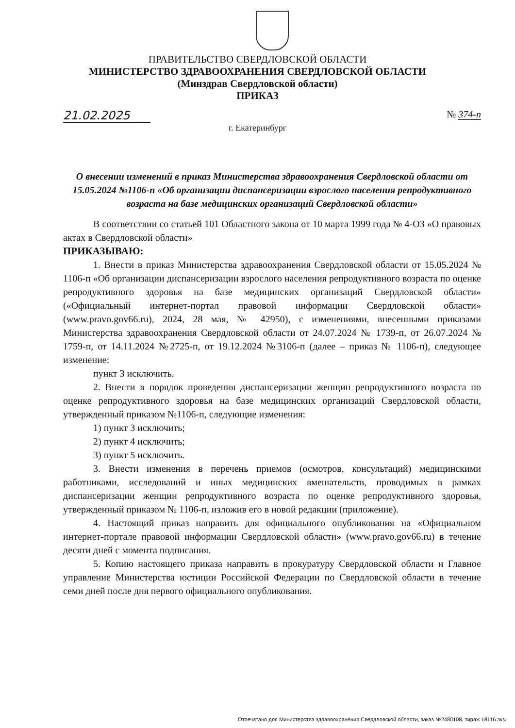ПРАВИТЕЛЬСТВО СВЕРДЛОВСКОЙ ОБЛАСТИ
МИНИСТЕРСТВО ЗДРАВООХРАНЕНИЯ СВЕРДЛОВСКОЙ ОБЛАСТИ
(Минздрав Свердловской области)
ПРИКАЗ
21.02.2025 № 374-п
г. Екатеринбург
О внесении изменений в приказ Министерства здравоохранения Свердловской области от 15.05.2024 №1106-п «Об организации диспансеризации взрослого населения репродуктивного возраста на базе медицинских организаций Свердловской области»
В соответствии со статьей 101 Областного закона от 10 марта 1999 года № 4-ОЗ «О правовых актах в Свердловской области»
ПРИКАЗЫВАЮ:
1. Внести в приказ Министерства здравоохранения Свердловской области от 15.05.2024 № 1106-п «Об организации диспансеризации взрослого населения репродуктивного возраста по оценке репродуктивного здоровья на базе медицинских организаций Свердловской области» («Официальный интернет-портал правовой информации Свердловской области» (www.pravo.gov66.ru), 2024, 28 мая, № 42950), с изменениями, внесенными приказами Министерства здравоохранения Свердловской области от 24.07.2024 № 1739-п, от 26.07.2024 № 1759-п, от 14.11.2024 №2725-п, от 19.12.2024 №3106-п (далее – приказ № 1106-п), следующее изменение:
пункт 3 исключить.
2. Внести в порядок проведения диспансеризации женщин репродуктивного возраста по оценке репродуктивного здоровья на базе медицинских организаций Свердловской области, утвержденный приказом №1106-п, следующие изменения:
1) пункт 3 исключить;
2) пункт 4 исключить;
3) пункт 5 исключить.
3. Внести изменения в перечень приемов (осмотров, консультаций) медицинскими работниками, исследований и иных медицинских вмешательств, проводимых в рамках диспансеризации женщин репродуктивного возраста по оценке репродуктивного здоровья, утвержденный приказом № 1106-п, изложив его в новой редакции (приложение).
4. Настоящий приказ направить для официального опубликования на «Официальном интернет-портале правовой информации Свердловской области» (www.pravo.gov66.ru) в течение десяти дней с момента подписания.
5. Копию настоящего приказа направить в прокуратуру Свердловской области и Главное управление Министерства юстиции Российской Федерации по Свердловской области в течение семи дней после дня первого официального опубликования.
Отпечатано для Министерства здравоохранения Свердловской области, заказ №2480108, тираж 18116 экз.